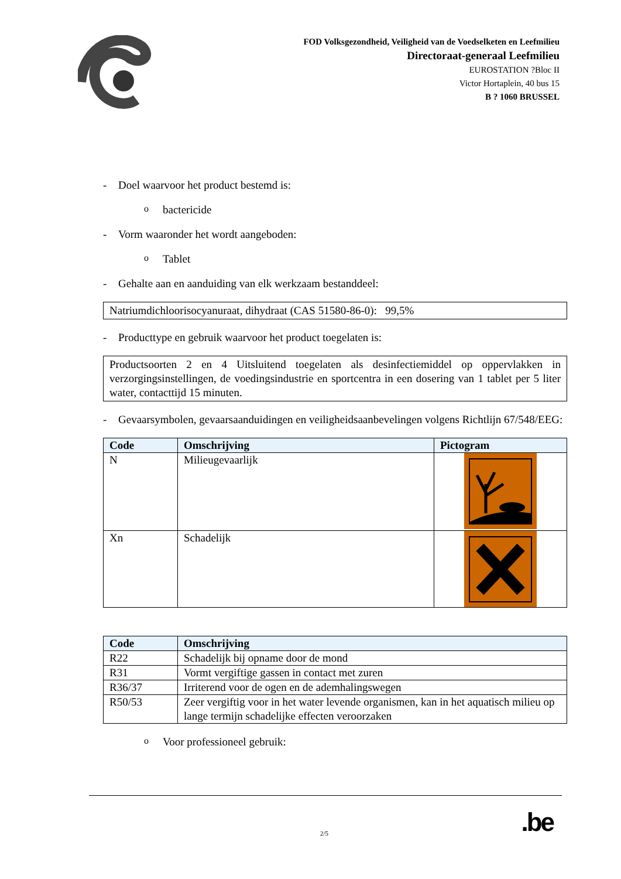FOD Volksgezondheid, Veiligheid van de Voedselketen en Leefmilieu
Directoraat-generaal Leefmilieu
EUROSTATION ?Bloc II
Victor Hortaplein, 40 bus 15
B ? 1060 BRUSSEL
- Doel waarvoor het product bestemd is:
obactericide
- Vorm waaronder het wordt aangeboden:
o Tablet
- Gehalte aan en aanduiding van elk werkzaam bestanddeel:
Natriumdichloorisocyanuraat, dihydraat (CAS 51580-86-0): 99,5%
- Producttype en gebruik waarvoor het product toegelaten is:
Productsoorten 2 en 4 Uitsluitend toegelaten als desinfectiemiddel op oppervlakken in verzorgingsinstellingen, de voedingsindustrie en sportcentra in een dosering van 1 tablet per 5 liter water, contacttijd 15 minuten.
- Gevaarsymbolen, gevaarsaanduidingen en veiligheidsaanbevelingen volgens Richtlijn 67/548/EEG:
| Code | Omschrijving | Pictogram |
| --- | --- | --- |
| N | Milieugevaarlijk | |
| Xn | Schadelijk | |
| Code | Omschrijving |
| --- | --- |
| R22 | Schadelijk bij opname door de mond |
| R31 | Vormt vergiftige gassen in contact met zuren |
| R36/37 | Irriterend voor de ogen en de ademhalingswegen |
| R50/53 | Zeer vergiftig voor in het water levende organismen, kan in het aquatisch milieu op lange termijn schadelijke effecten veroorzaken |
o Voor professioneel gebruik:
2/5.be